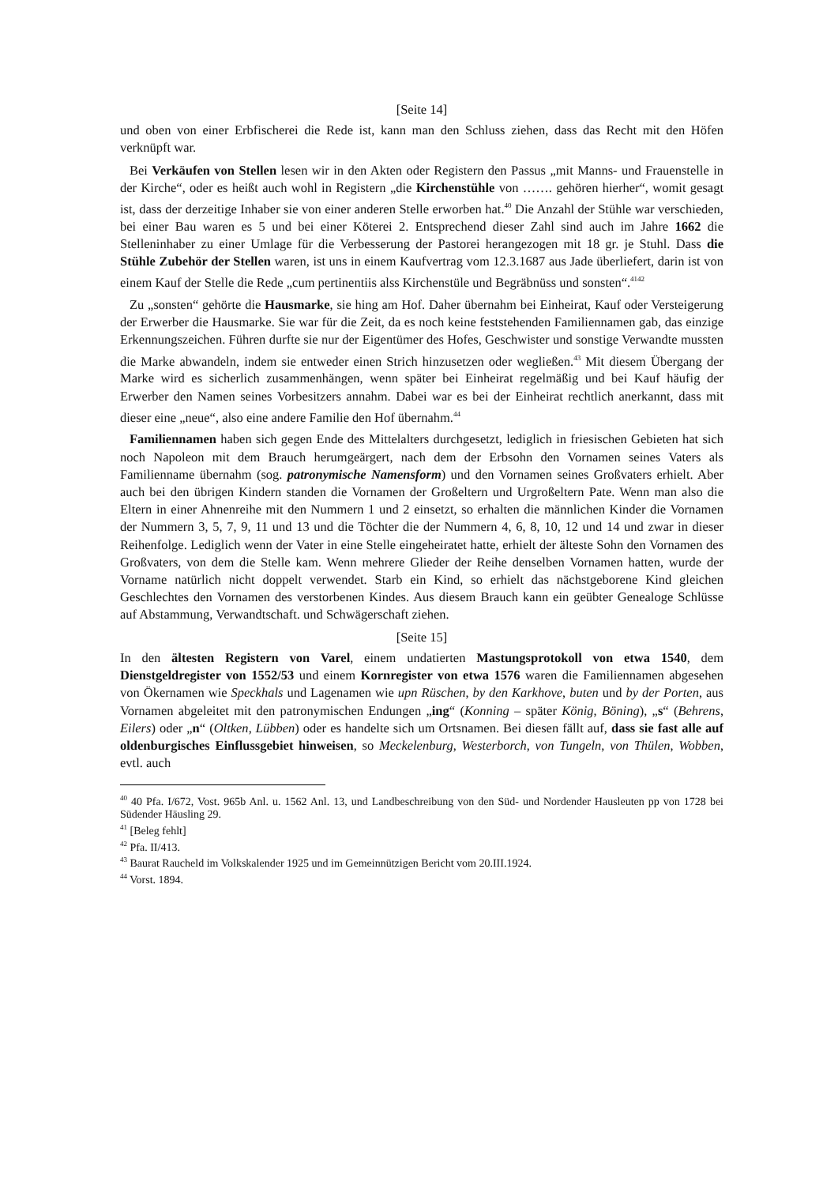[Seite 14]
und oben von einer Erbfischerei die Rede ist, kann man den Schluss ziehen, dass das Recht mit den Höfen verknüpft war.
Bei Verkäufen von Stellen lesen wir in den Akten oder Registern den Passus „mit Manns- und Frauenstelle in der Kirche“, oder es heißt auch wohl in Registern „die Kirchenstühle von ……. gehören hierher“, womit gesagt ist, dass der derzeitige Inhaber sie von einer anderen Stelle erworben hat.<sup>40</sup> Die Anzahl der Stühle war verschieden, bei einer Bau waren es 5 und bei einer Köterei 2. Entsprechend dieser Zahl sind auch im Jahre 1662 die Stelleninhaber zu einer Umlage für die Verbesserung der Pastorei herangezogen mit 18 gr. je Stuhl. Dass die Stühle Zubehör der Stellen waren, ist uns in einem Kaufvertrag vom 12.3.1687 aus Jade überliefert, darin ist von einem Kauf der Stelle die Rede „cum pertinentiis alss Kirchenstüle und Begräbnüss und sonsten“.<sup>4142</sup>
Zu „sonsten“ gehörte die Hausmarke, sie hing am Hof. Daher übernahm bei Einheirat, Kauf oder Versteigerung der Erwerber die Hausmarke. Sie war für die Zeit, da es noch keine feststehenden Familiennamen gab, das einzige Erkennungszeichen. Führen durfte sie nur der Eigentümer des Hofes, Geschwister und sonstige Verwandte mussten die Marke abwandeln, indem sie entweder einen Strich hinzusetzen oder wegließen.<sup>43</sup> Mit diesem Übergang der Marke wird es sicherlich zusammenhängen, wenn später bei Einheirat regelmäßig und bei Kauf häufig der Erwerber den Namen seines Vorbesitzers annahm. Dabei war es bei der Einheirat rechtlich anerkannt, dass mit dieser eine „neue“, also eine andere Familie den Hof übernahm.<sup>44</sup>
Familiennamen haben sich gegen Ende des Mittelalters durchgesetzt, lediglich in friesischen Gebieten hat sich noch Napoleon mit dem Brauch herumgeärgert, nach dem der Erbsohn den Vornamen seines Vaters als Familienname übernahm (sog. patronymische Namensform) und den Vornamen seines Großvaters erhielt. Aber auch bei den übrigen Kindern standen die Vornamen der Großeltern und Urgroßeltern Pate. Wenn man also die Eltern in einer Ahnenreihe mit den Nummern 1 und 2 einsetzt, so erhalten die männlichen Kinder die Vornamen der Nummern 3, 5, 7, 9, 11 und 13 und die Töchter die der Nummern 4, 6, 8, 10, 12 und 14 und zwar in dieser Reihenfolge. Lediglich wenn der Vater in eine Stelle eingeheiratet hatte, erhielt der älteste Sohn den Vornamen des Großvaters, von dem die Stelle kam. Wenn mehrere Glieder der Reihe denselben Vornamen hatten, wurde der Vorname natürlich nicht doppelt verwendet. Starb ein Kind, so erhielt das nächstgeborene Kind gleichen Geschlechtes den Vornamen des verstorbenen Kindes. Aus diesem Brauch kann ein geübter Genealoge Schlüsse auf Abstammung, Verwandtschaft. und Schwägerschaft ziehen.
[Seite 15]
In den ältesten Registern von Varel, einem undatierten Mastungsprotokoll von etwa 1540, dem Dienstgeldregister von 1552/53 und einem Kornregister von etwa 1576 waren die Familiennamen abgesehen von Ökernamen wie Speckhals und Lagenamen wie upn Rüschen, by den Karkhove, buten und by der Porten, aus Vornamen abgeleitet mit den patronymischen Endungen „ing“ (Konning – später König, Böning), „s“ (Behrens, Eilers) oder „n“ (Oltken, Lübben) oder es handelte sich um Ortsnamen. Bei diesen fällt auf, dass sie fast alle auf oldenburgisches Einflussgebiet hinweisen, so Meckelenburg, Westerborch, von Tungeln, von Thülen, Wobben, evtl. auch
<sup>40</sup> 40 Pfa. I/672, Vost. 965b Anl. u. 1562 Anl. 13, und Landbeschreibung von den Süd- und Nordender Hausleuten pp von 1728 bei Südender Häusling 29.
<sup>41</sup> [Beleg fehlt]
<sup>42</sup> Pfa. II/413.
<sup>43</sup> Baurat Raucheld im Volkskalender 1925 und im Gemeinnützigen Bericht vom 20.III.1924.
<sup>44</sup> Vorst. 1894.